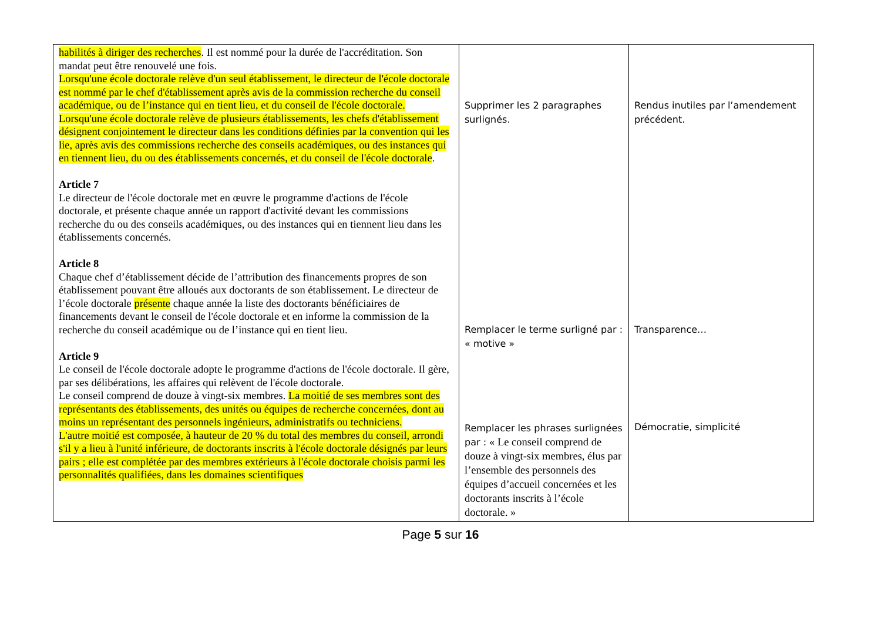| habilités à diriger des recherches . Il est nommé pour la durée de l'accréditation. Son mandat peut être renouvelé une fois. Lorsqu'une école doctorale relève d'un seul établissement, le directeur de l'école doctorale est nommé par le chef d'établissement après avis de la commission recherche du conseil académique, ou de l’instance qui en tient lieu, et du conseil de l'école doctorale. Lorsqu'une école doctorale relève de plusieurs établissements, les chefs d'établissement désignent conjointement le directeur dans les conditions définies par la convention qui les lie, après avis des commissions recherche des conseils académiques, ou des instances qui en tiennent lieu, du ou des établissements concernés, et du conseil de l'école doctorale . Article 7 Le directeur de l'école doctorale met en œuvre le programme d'actions de l'école doctorale, et présente chaque année un rapport d'activité devant les commissions recherche du ou des conseils académiques, ou des instances qui en tiennent lieu dans les établissements concernés. Article 8 Chaque chef d’établissement décide de l’attribution des financements propres de son établissement pouvant être alloués aux doctorants de son établissement. Le directeur de l’école doctorale présente chaque année la liste des doctorants bénéficiaires de financements devant le conseil de l'école doctorale et en informe la commission de la recherche du conseil académique ou de l’instance qui en tient lieu. Article 9 Le conseil de l'école doctorale adopte le programme d'actions de l'école doctorale. Il gère, par ses délibérations, les affaires qui relèvent de l'école doctorale. Le conseil comprend de douze à vingt-six membres. La moitié de ses membres sont des représentants des établissements, des unités ou équipes de recherche concernées, dont au moins un représentant des personnels ingénieurs, administratifs ou techniciens. L'autre moitié est composée, à hauteur de 20 % du total des membres du conseil, arrondi s'il y a lieu à l'unité inférieure, de doctorants inscrits à l'école doctorale désignés par leurs pairs ; elle est complétée par des membres extérieurs à l'école doctorale choisis parmi les personnalités qualifiées, dans les domaines scientifiques | Supprimer les 2 paragraphes surlignés. Remplacer le terme surligné par : « motive » Remplacer les phrases surlignées par : « Le conseil comprend de douze à vingt-six membres, élus par l’ensemble des personnels des équipes d’accueil concernées et les doctorants inscrits à l’école doctorale. » | Rendus inutiles par l’amendement précédent. Transparence… Démocratie, simplicité |
Page 5 sur 16